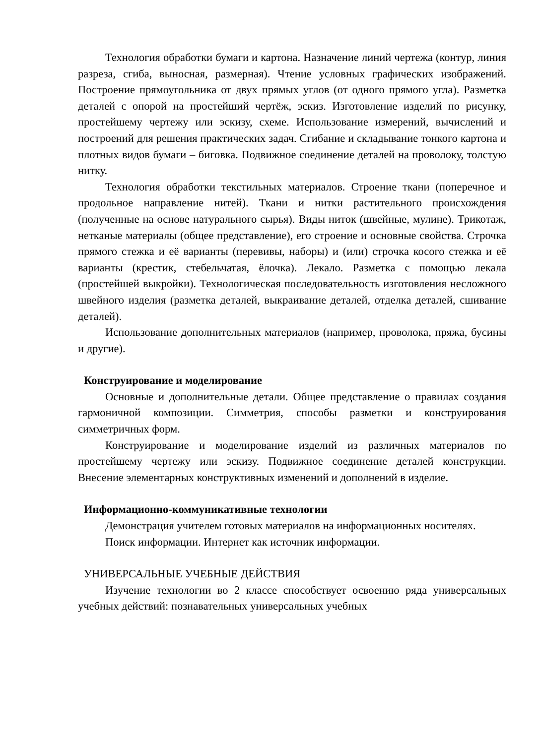Технология обработки бумаги и картона. Назначение линий чертежа (контур, линия разреза, сгиба, выносная, размерная). Чтение условных графических изображений. Построение прямоугольника от двух прямых углов (от одного прямого угла). Разметка деталей с опорой на простейший чертёж, эскиз. Изготовление изделий по рисунку, простейшему чертежу или эскизу, схеме. Использование измерений, вычислений и построений для решения практических задач. Сгибание и складывание тонкого картона и плотных видов бумаги – биговка. Подвижное соединение деталей на проволоку, толстую нитку.
Технология обработки текстильных материалов. Строение ткани (поперечное и продольное направление нитей). Ткани и нитки растительного происхождения (полученные на основе натурального сырья). Виды ниток (швейные, мулине). Трикотаж, нетканые материалы (общее представление), его строение и основные свойства. Строчка прямого стежка и её варианты (перевивы, наборы) и (или) строчка косого стежка и её варианты (крестик, стебельчатая, ёлочка). Лекало. Разметка с помощью лекала (простейшей выкройки). Технологическая последовательность изготовления несложного швейного изделия (разметка деталей, выкраивание деталей, отделка деталей, сшивание деталей).
Использование дополнительных материалов (например, проволока, пряжа, бусины и другие).
Конструирование и моделирование
Основные и дополнительные детали. Общее представление о правилах создания гармоничной композиции. Симметрия, способы разметки и конструирования симметричных форм.
Конструирование и моделирование изделий из различных материалов по простейшему чертежу или эскизу. Подвижное соединение деталей конструкции. Внесение элементарных конструктивных изменений и дополнений в изделие.
Информационно-коммуникативные технологии
Демонстрация учителем готовых материалов на информационных носителях.
Поиск информации. Интернет как источник информации.
УНИВЕРСАЛЬНЫЕ УЧЕБНЫЕ ДЕЙСТВИЯ
Изучение технологии во 2 классе способствует освоению ряда универсальных учебных действий: познавательных универсальных учебных